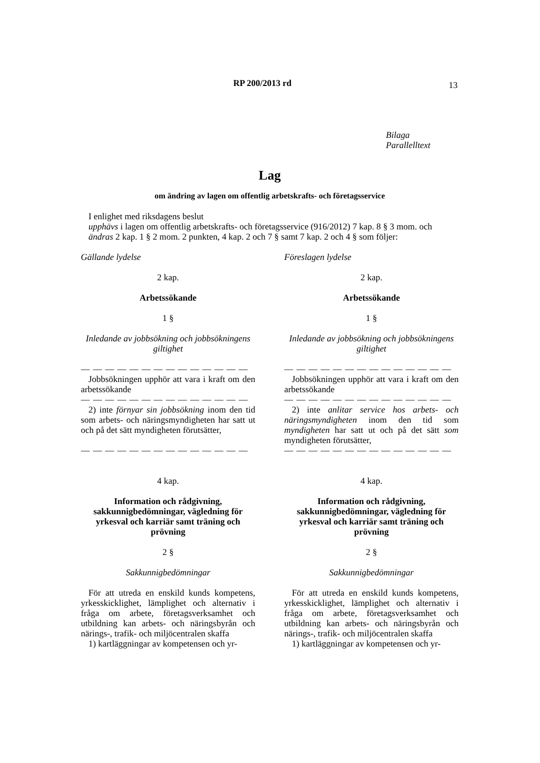RP 200/2013 rd
13
Bilaga
Parallelltext
Lag
om ändring av lagen om offentlig arbetskrafts- och företagsservice
I enlighet med riksdagens beslut
upphävs i lagen om offentlig arbetskrafts- och företagsservice (916/2012) 7 kap. 8 § 3 mom. och
ändras 2 kap. 1 § 2 mom. 2 punkten, 4 kap. 2 och 7 § samt 7 kap. 2 och 4 § som följer:
Gällande lydelse
2 kap.
Arbetssökande
1 §
Inledande av jobbsökning och jobbsökningens giltighet
— — — — — — — — — — — — — —
Jobbsökningen upphör att vara i kraft om den arbetssökande
— — — — — — — — — — — — — —
2) inte förnyar sin jobbsökning inom den tid som arbets- och näringsmyndigheten har satt ut och på det sätt myndigheten förutsätter,
— — — — — — — — — — — — — —
4 kap.
Information och rådgivning, sakkunnigbedömningar, vägledning för yrkesval och karriär samt träning och prövning
2 §
Sakkunnigbedömningar
För att utreda en enskild kunds kompetens, yrkesskicklighet, lämplighet och alternativ i fråga om arbete, företagsverksamhet och utbildning kan arbets- och näringsbyrån och närings-, trafik- och miljöcentralen skaffa
1) kartläggningar av kompetensen och yr-
Föreslagen lydelse
2 kap.
Arbetssökande
1 §
Inledande av jobbsökning och jobbsökningens giltighet
— — — — — — — — — — — — — —
Jobbsökningen upphör att vara i kraft om den arbetssökande
— — — — — — — — — — — — — —
2) inte anlitar service hos arbets- och näringsmyndigheten inom den tid som myndigheten har satt ut och på det sätt som myndigheten förutsätter,
— — — — — — — — — — — — — —
4 kap.
Information och rådgivning, sakkunnigbedömningar, vägledning för yrkesval och karriär samt träning och prövning
2 §
Sakkunnigbedömningar
För att utreda en enskild kunds kompetens, yrkesskicklighet, lämplighet och alternativ i fråga om arbete, företagsverksamhet och utbildning kan arbets- och näringsbyrån och närings-, trafik- och miljöcentralen skaffa
1) kartläggningar av kompetensen och yr-